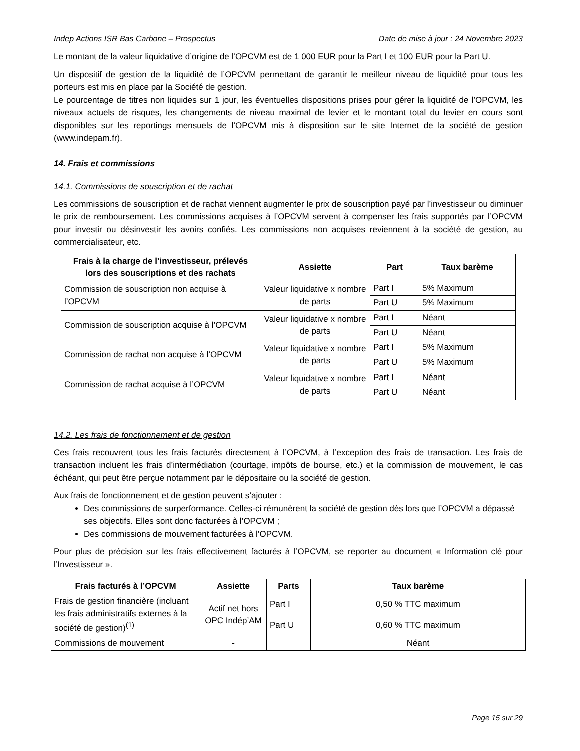Indep Actions ISR Bas Carbone – Prospectus Date de mise à jour : 24 Novembre 2023
Le montant de la valeur liquidative d’origine de l’OPCVM est de 1 000 EUR pour la Part I et 100 EUR pour la Part U.
Un dispositif de gestion de la liquidité de l’OPCVM permettant de garantir le meilleur niveau de liquidité pour tous les porteurs est mis en place par la Société de gestion.
Le pourcentage de titres non liquides sur 1 jour, les éventuelles dispositions prises pour gérer la liquidité de l’OPCVM, les niveaux actuels de risques, les changements de niveau maximal de levier et le montant total du levier en cours sont disponibles sur les reportings mensuels de l’OPCVM mis à disposition sur le site Internet de la société de gestion (www.indepam.fr).
14. Frais et commissions
14.1. Commissions de souscription et de rachat
Les commissions de souscription et de rachat viennent augmenter le prix de souscription payé par l’investisseur ou diminuer le prix de remboursement. Les commissions acquises à l’OPCVM servent à compenser les frais supportés par l’OPCVM pour investir ou désinvestir les avoirs confiés. Les commissions non acquises reviennent à la société de gestion, au commercialisateur, etc.
| Frais à la charge de l’investisseur, prélevés lors des souscriptions et des rachats | Assiette | Part | Taux barème |
| --- | --- | --- | --- |
| Commission de souscription non acquise à l’OPCVM | Valeur liquidative x nombre de parts | Part I | 5% Maximum |
| | | Part U | 5% Maximum |
| Commission de souscription acquise à l’OPCVM | Valeur liquidative x nombre de parts | Part I | Néant |
| | | Part U | Néant |
| Commission de rachat non acquise à l’OPCVM | Valeur liquidative x nombre de parts | Part I | 5% Maximum |
| | | Part U | 5% Maximum |
| Commission de rachat acquise à l’OPCVM | Valeur liquidative x nombre de parts | Part I | Néant |
| | | Part U | Néant |
14.2. Les frais de fonctionnement et de gestion
Ces frais recouvrent tous les frais facturés directement à l’OPCVM, à l’exception des frais de transaction. Les frais de transaction incluent les frais d’intermédiation (courtage, impôts de bourse, etc.) et la commission de mouvement, le cas échéant, qui peut être perçue notamment par le dépositaire ou la société de gestion.
Aux frais de fonctionnement et de gestion peuvent s’ajouter :
Des commissions de surperformance. Celles-ci rémunèrent la société de gestion dès lors que l’OPCVM a dépassé ses objectifs. Elles sont donc facturées à l’OPCVM ;
Des commissions de mouvement facturées à l’OPCVM.
Pour plus de précision sur les frais effectivement facturés à l’OPCVM, se reporter au document « Information clé pour l’Investisseur ».
| Frais facturés à l’OPCVM | Assiette | Parts | Taux barème |
| --- | --- | --- | --- |
| Frais de gestion financière (incluant les frais administratifs externes à la société de gestion)<sup>(1)</sup> | Actif net hors OPC Indép’AM | Part I | 0,50 % TTC maximum |
| | | Part U | 0,60 % TTC maximum |
| Commissions de mouvement | - | | Néant |
Page 15 sur 29